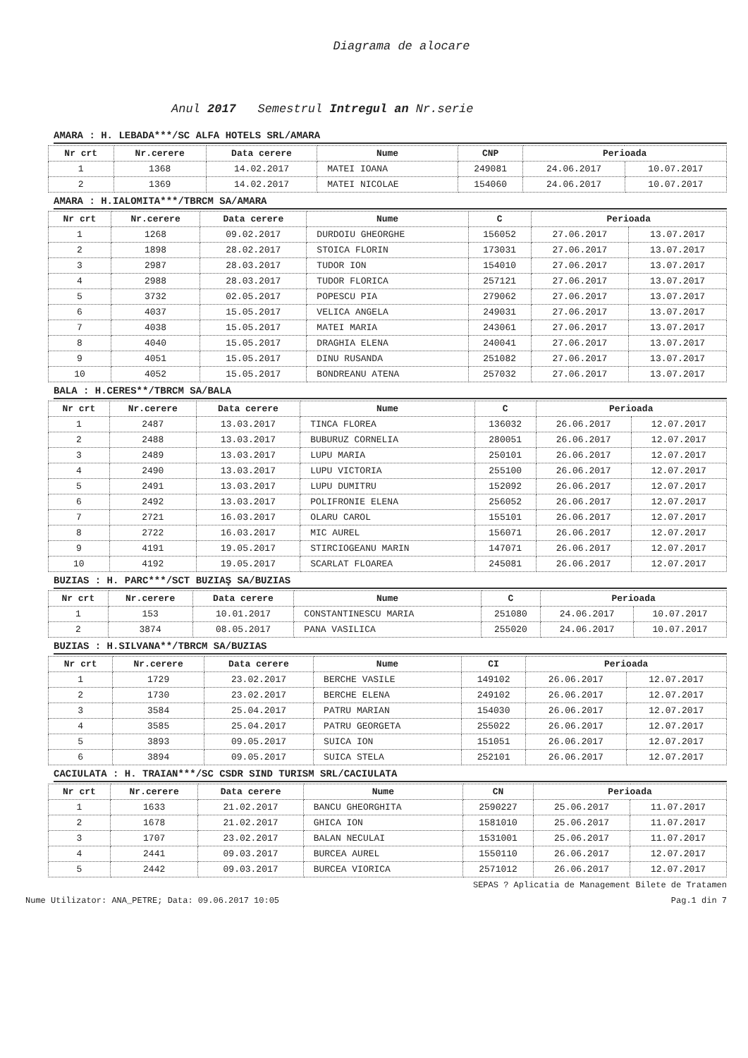Diagrama de alocare
Anul 2017 Semestrul Intregul an Nr.serie
AMARA : H. LEBADA***/SC ALFA HOTELS SRL/AMARA
| Nr crt | Nr.cerere | Data cerere | Nume | CNP | Perioada | |
| --- | --- | --- | --- | --- | --- | --- |
| 1 | 1368 | 14.02.2017 | MATEI IOANA | 249081 | 24.06.2017 | 10.07.2017 |
| 2 | 1369 | 14.02.2017 | MATEI NICOLAE | 154060 | 24.06.2017 | 10.07.2017 |
AMARA : H.IALOMITA***/TBRCM SA/AMARA
| Nr crt | Nr.cerere | Data cerere | Nume | C | Perioada | |
| --- | --- | --- | --- | --- | --- | --- |
| 1 | 1268 | 09.02.2017 | DURDOIU GHEORGHE | 156052 | 27.06.2017 | 13.07.2017 |
| 2 | 1898 | 28.02.2017 | STOICA FLORIN | 173031 | 27.06.2017 | 13.07.2017 |
| 3 | 2987 | 28.03.2017 | TUDOR ION | 154010 | 27.06.2017 | 13.07.2017 |
| 4 | 2988 | 28.03.2017 | TUDOR FLORICA | 257121 | 27.06.2017 | 13.07.2017 |
| 5 | 3732 | 02.05.2017 | POPESCU PIA | 279062 | 27.06.2017 | 13.07.2017 |
| 6 | 4037 | 15.05.2017 | VELICA ANGELA | 249031 | 27.06.2017 | 13.07.2017 |
| 7 | 4038 | 15.05.2017 | MATEI MARIA | 243061 | 27.06.2017 | 13.07.2017 |
| 8 | 4040 | 15.05.2017 | DRAGHIA ELENA | 240041 | 27.06.2017 | 13.07.2017 |
| 9 | 4051 | 15.05.2017 | DINU RUSANDA | 251082 | 27.06.2017 | 13.07.2017 |
| 10 | 4052 | 15.05.2017 | BONDREANU ATENA | 257032 | 27.06.2017 | 13.07.2017 |
BALA : H.CERES**/TBRCM SA/BALA
| Nr crt | Nr.cerere | Data cerere | Nume | C | Perioada | |
| --- | --- | --- | --- | --- | --- | --- |
| 1 | 2487 | 13.03.2017 | TINCA FLOREA | 136032 | 26.06.2017 | 12.07.2017 |
| 2 | 2488 | 13.03.2017 | BUBURUZ CORNELIA | 280051 | 26.06.2017 | 12.07.2017 |
| 3 | 2489 | 13.03.2017 | LUPU MARIA | 250101 | 26.06.2017 | 12.07.2017 |
| 4 | 2490 | 13.03.2017 | LUPU VICTORIA | 255100 | 26.06.2017 | 12.07.2017 |
| 5 | 2491 | 13.03.2017 | LUPU DUMITRU | 152092 | 26.06.2017 | 12.07.2017 |
| 6 | 2492 | 13.03.2017 | POLIFRONIE ELENA | 256052 | 26.06.2017 | 12.07.2017 |
| 7 | 2721 | 16.03.2017 | OLARU CAROL | 155101 | 26.06.2017 | 12.07.2017 |
| 8 | 2722 | 16.03.2017 | MIC AUREL | 156071 | 26.06.2017 | 12.07.2017 |
| 9 | 4191 | 19.05.2017 | STIRCIOGEANU MARIN | 147071 | 26.06.2017 | 12.07.2017 |
| 10 | 4192 | 19.05.2017 | SCARLAT FLOAREA | 245081 | 26.06.2017 | 12.07.2017 |
BUZIAS : H. PARC***/SCT BUZIAŞ SA/BUZIAS
| Nr crt | Nr.cerere | Data cerere | Nume | C | Perioada | |
| --- | --- | --- | --- | --- | --- | --- |
| 1 | 153 | 10.01.2017 | CONSTANTINESCU MARIA | 251080 | 24.06.2017 | 10.07.2017 |
| 2 | 3874 | 08.05.2017 | PANA VASILICA | 255020 | 24.06.2017 | 10.07.2017 |
BUZIAS : H.SILVANA**/TBRCM SA/BUZIAS
| Nr crt | Nr.cerere | Data cerere | Nume | CI | Perioada | |
| --- | --- | --- | --- | --- | --- | --- |
| 1 | 1729 | 23.02.2017 | BERCHE VASILE | 149102 | 26.06.2017 | 12.07.2017 |
| 2 | 1730 | 23.02.2017 | BERCHE ELENA | 249102 | 26.06.2017 | 12.07.2017 |
| 3 | 3584 | 25.04.2017 | PATRU MARIAN | 154030 | 26.06.2017 | 12.07.2017 |
| 4 | 3585 | 25.04.2017 | PATRU GEORGETA | 255022 | 26.06.2017 | 12.07.2017 |
| 5 | 3893 | 09.05.2017 | SUICA ION | 151051 | 26.06.2017 | 12.07.2017 |
| 6 | 3894 | 09.05.2017 | SUICA STELA | 252101 | 26.06.2017 | 12.07.2017 |
CACIULATA : H. TRAIAN***/SC CSDR SIND TURISM SRL/CACIULATA
| Nr crt | Nr.cerere | Data cerere | Nume | CN | Perioada | |
| --- | --- | --- | --- | --- | --- | --- |
| 1 | 1633 | 21.02.2017 | BANCU GHEORGHITA | 2590227 | 25.06.2017 | 11.07.2017 |
| 2 | 1678 | 21.02.2017 | GHICA ION | 1581010 | 25.06.2017 | 11.07.2017 |
| 3 | 1707 | 23.02.2017 | BALAN NECULAI | 1531001 | 25.06.2017 | 11.07.2017 |
| 4 | 2441 | 09.03.2017 | BURCEA AUREL | 1550110 | 26.06.2017 | 12.07.2017 |
| 5 | 2442 | 09.03.2017 | BURCEA VIORICA | 2571012 | 26.06.2017 | 12.07.2017 |
SEPAS ? Aplicatia de Management Bilete de Tratamen
Nume Utilizator: ANA_PETRE; Data: 09.06.2017 10:05 Pag.1 din 7